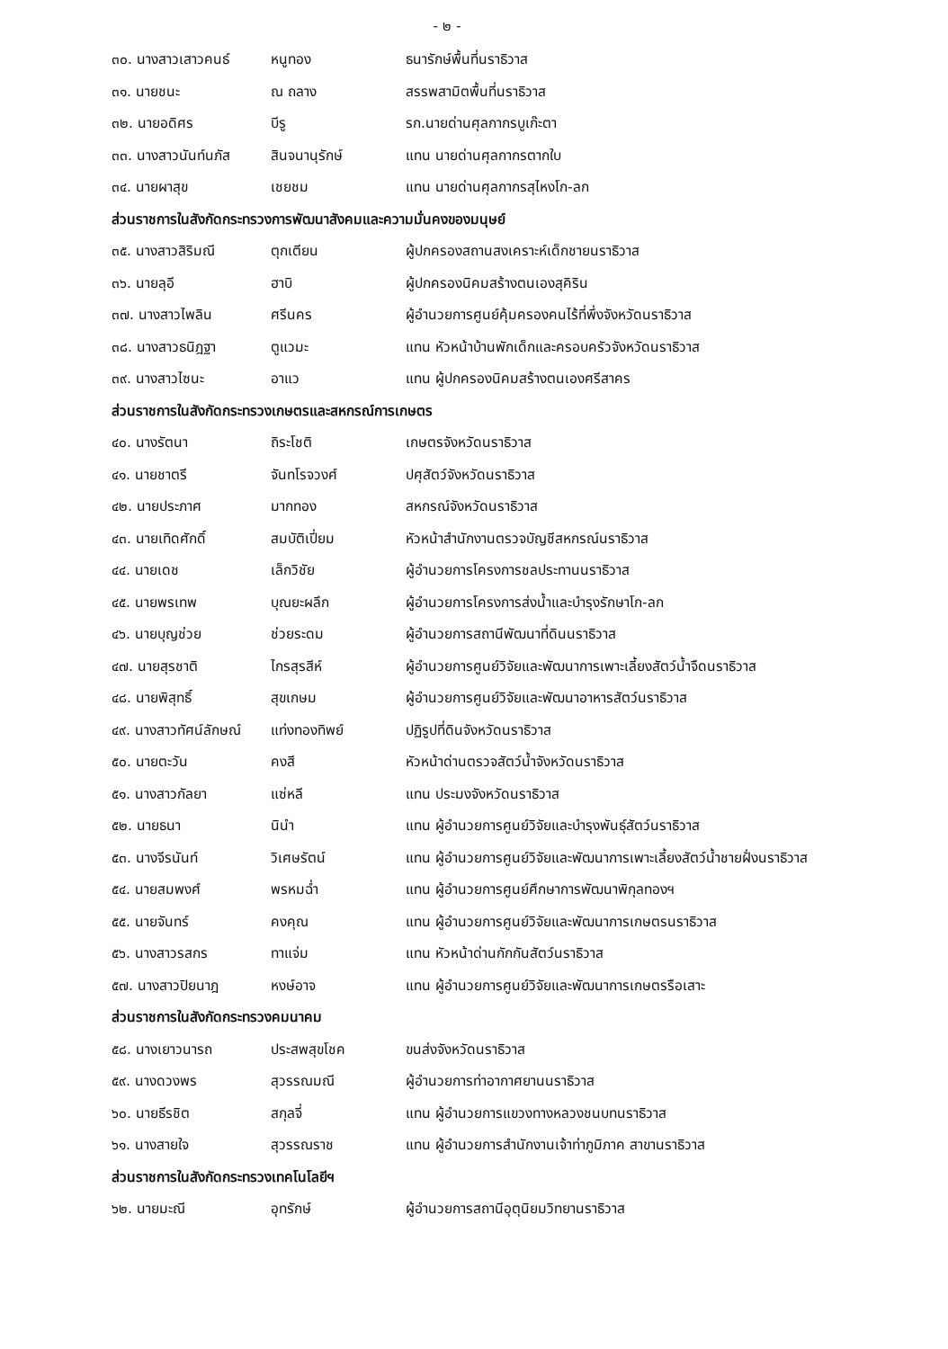- ๒ -
๓๐. นางสาวเสาวคนธ์ หนูทอง ธนารักษ์พื้นที่นราธิวาส
๓๑. นายชนะ ณ ถลาง สรรพสามิตพื้นที่นราธิวาส
๓๒. นายอดิศร บีรู รก.นายด่านศุลกากรบูเก๊ะตา
๓๓. นางสาวนันท์นภัส สินจนานุรักษ์ แทน นายด่านศุลกากรตากใบ
๓๔. นายผาสุข เชยชม แทน นายด่านศุลกากรสุไหงโก-ลก
ส่วนราชการในสังกัดกระทรวงการพัฒนาสังคมและความมั่นคงของมนุษย์
๓๕. นางสาวสิริมณี ตุกเตียน ผู้ปกครองสถานสงเคราะห์เด็กชายนราธิวาส
๓๖. นายลุอี ฮาบิ ผู้ปกครองนิคมสร้างตนเองสุคิริน
๓๗. นางสาวไพลิน ศรีนคร ผู้อำนวยการศูนย์คุ้มครองคนไร้ที่พึ่งจังหวัดนราธิวาส
๓๘. นางสาวธนิฎฐา ตูแวมะ แทน หัวหน้าบ้านพักเด็กและครอบครัวจังหวัดนราธิวาส
๓๙. นางสาวไซนะ อาแว แทน ผู้ปกครองนิคมสร้างตนเองศรีสาคร
ส่วนราชการในสังกัดกระทรวงเกษตรและสหกรณ์การเกษตร
๔๐. นางรัตนา ถิระโชติ เกษตรจังหวัดนราธิวาส
๔๑. นายชาตรี จันทโรจวงศ์ ปศุสัตว์จังหวัดนราธิวาส
๔๒. นายประภาศ มากทอง สหกรณ์จังหวัดนราธิวาส
๔๓. นายเทิดศักดิ์ สมบัติเปี่ยม หัวหน้าสำนักงานตรวจบัญชีสหกรณ์นราธิวาส
๔๔. นายเดช เล็กวิชัย ผู้อำนวยการโครงการชลประทานนราธิวาส
๔๕. นายพรเทพ บุณยะผลึก ผู้อำนวยการโครงการส่งน้ำและบำรุงรักษาโก-ลก
๔๖. นายบุญช่วย ช่วยระดม ผู้อำนวยการสถานีพัฒนาที่ดินนราธิวาส
๔๗. นายสุรชาติ ไกรสุรสีห์ ผู้อำนวยการศูนย์วิจัยและพัฒนาการเพาะเลี้ยงสัตว์น้ำจืดนราธิวาส
๔๘. นายพิสุทธิ์ สุขเกษม ผู้อำนวยการศูนย์วิจัยและพัฒนาอาหารสัตว์นราธิวาส
๔๙. นางสาวทัศน์ลักษณ์ แท่งทองทิพย์ ปฏิรูปที่ดินจังหวัดนราธิวาส
๕๐. นายตะวัน คงสี หัวหน้าด่านตรวจสัตว์น้ำจังหวัดนราธิวาส
๕๑. นางสาวกัลยา แซ่หลี แทน ประมงจังหวัดนราธิวาส
๕๒. นายธนา นินำ แทน ผู้อำนวยการศูนย์วิจัยและบำรุงพันธุ์สัตว์นราธิวาส
๕๓. นางจีรนันท์ วิเศษรัตน์ แทน ผู้อำนวยการศูนย์วิจัยและพัฒนาการเพาะเลี้ยงสัตว์น้ำชายฝั่งนราธิวาส
๕๔. นายสมพงศ์ พรหมฉ่ำ แทน ผู้อำนวยการศูนย์ศึกษาการพัฒนาพิกุลทองฯ
๕๕. นายจันทร์ คงคุณ แทน ผู้อำนวยการศูนย์วิจัยและพัฒนาการเกษตรนราธิวาส
๕๖. นางสาวรสกร ทาแจ่ม แทน หัวหน้าด่านกักกันสัตว์นราธิวาส
๕๗. นางสาวปิยนาฎ หงษ์อาจ แทน ผู้อำนวยการศูนย์วิจัยและพัฒนาการเกษตรรือเสาะ
ส่วนราชการในสังกัดกระทรวงคมนาคม
๕๘. นางเยาวนารถ ประสพสุขโชค ขนส่งจังหวัดนราธิวาส
๕๙. นางดวงพร สุวรรณมณี ผู้อำนวยการท่าอากาศยานนราธิวาส
๖๐. นายธีรชิต สกุลจี่ แทน ผู้อำนวยการแขวงทางหลวงชนบทนราธิวาส
๖๑. นางสายใจ สุวรรณราช แทน ผู้อำนวยการสำนักงานเจ้าท่าภูมิภาค สาขานราธิวาส
ส่วนราชการในสังกัดกระทรวงเทคโนโลยีฯ
๖๒. นายมะณี อุทรักษ์ ผู้อำนวยการสถานีอุตุนิยมวิทยานราธิวาส